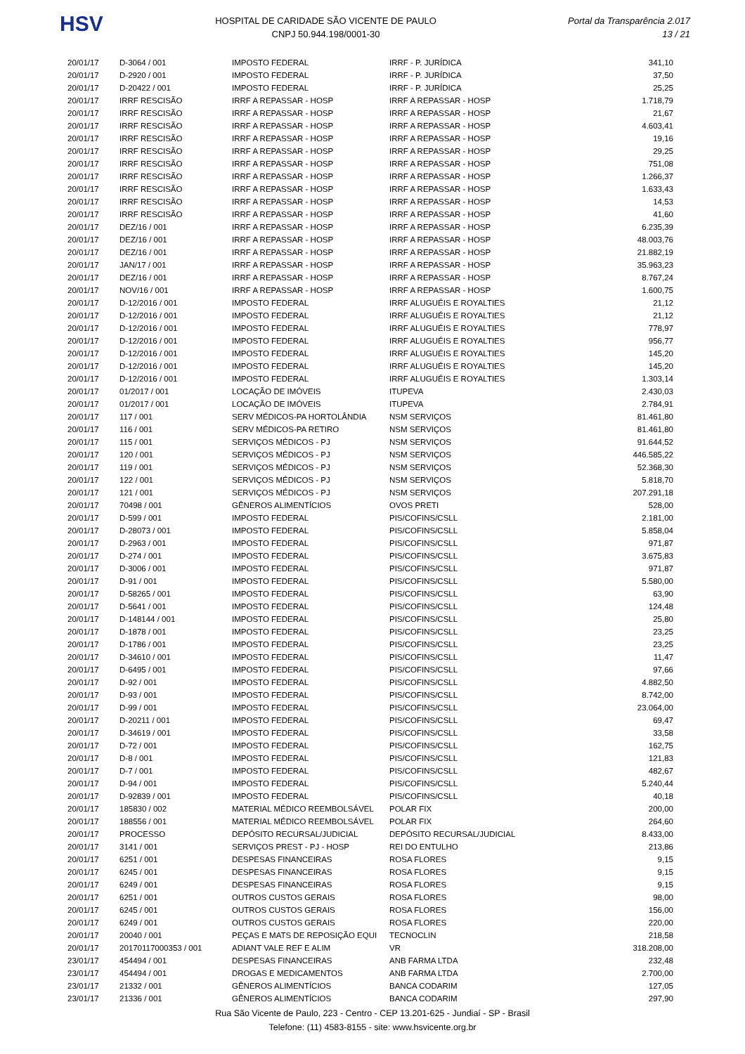HSV
HOSPITAL DE CARIDADE SÃO VICENTE DE PAULO
CNPJ 50.944.198/0001-30
Portal da Transparência 2.017
13 / 21
| 20/01/17 | D-3064 / 001 | IMPOSTO FEDERAL | IRRF - P. JURÍDICA | 341,10 |
| 20/01/17 | D-2920 / 001 | IMPOSTO FEDERAL | IRRF - P. JURÍDICA | 37,50 |
| 20/01/17 | D-20422 / 001 | IMPOSTO FEDERAL | IRRF - P. JURÍDICA | 25,25 |
| 20/01/17 | IRRF RESCISÃO | IRRF A REPASSAR - HOSP | IRRF A REPASSAR - HOSP | 1.718,79 |
| 20/01/17 | IRRF RESCISÃO | IRRF A REPASSAR - HOSP | IRRF A REPASSAR - HOSP | 21,67 |
| 20/01/17 | IRRF RESCISÃO | IRRF A REPASSAR - HOSP | IRRF A REPASSAR - HOSP | 4.603,41 |
| 20/01/17 | IRRF RESCISÃO | IRRF A REPASSAR - HOSP | IRRF A REPASSAR - HOSP | 19,16 |
| 20/01/17 | IRRF RESCISÃO | IRRF A REPASSAR - HOSP | IRRF A REPASSAR - HOSP | 29,25 |
| 20/01/17 | IRRF RESCISÃO | IRRF A REPASSAR - HOSP | IRRF A REPASSAR - HOSP | 751,08 |
| 20/01/17 | IRRF RESCISÃO | IRRF A REPASSAR - HOSP | IRRF A REPASSAR - HOSP | 1.266,37 |
| 20/01/17 | IRRF RESCISÃO | IRRF A REPASSAR - HOSP | IRRF A REPASSAR - HOSP | 1.633,43 |
| 20/01/17 | IRRF RESCISÃO | IRRF A REPASSAR - HOSP | IRRF A REPASSAR - HOSP | 14,53 |
| 20/01/17 | IRRF RESCISÃO | IRRF A REPASSAR - HOSP | IRRF A REPASSAR - HOSP | 41,60 |
| 20/01/17 | DEZ/16 / 001 | IRRF A REPASSAR - HOSP | IRRF A REPASSAR - HOSP | 6.235,39 |
| 20/01/17 | DEZ/16 / 001 | IRRF A REPASSAR - HOSP | IRRF A REPASSAR - HOSP | 48.003,76 |
| 20/01/17 | DEZ/16 / 001 | IRRF A REPASSAR - HOSP | IRRF A REPASSAR - HOSP | 21.882,19 |
| 20/01/17 | JAN/17 / 001 | IRRF A REPASSAR - HOSP | IRRF A REPASSAR - HOSP | 35.963,23 |
| 20/01/17 | DEZ/16 / 001 | IRRF A REPASSAR - HOSP | IRRF A REPASSAR - HOSP | 8.767,24 |
| 20/01/17 | NOV/16 / 001 | IRRF A REPASSAR - HOSP | IRRF A REPASSAR - HOSP | 1.600,75 |
| 20/01/17 | D-12/2016 / 001 | IMPOSTO FEDERAL | IRRF ALUGUÉIS E ROYALTIES | 21,12 |
| 20/01/17 | D-12/2016 / 001 | IMPOSTO FEDERAL | IRRF ALUGUÉIS E ROYALTIES | 21,12 |
| 20/01/17 | D-12/2016 / 001 | IMPOSTO FEDERAL | IRRF ALUGUÉIS E ROYALTIES | 778,97 |
| 20/01/17 | D-12/2016 / 001 | IMPOSTO FEDERAL | IRRF ALUGUÉIS E ROYALTIES | 956,77 |
| 20/01/17 | D-12/2016 / 001 | IMPOSTO FEDERAL | IRRF ALUGUÉIS E ROYALTIES | 145,20 |
| 20/01/17 | D-12/2016 / 001 | IMPOSTO FEDERAL | IRRF ALUGUÉIS E ROYALTIES | 145,20 |
| 20/01/17 | D-12/2016 / 001 | IMPOSTO FEDERAL | IRRF ALUGUÉIS E ROYALTIES | 1.303,14 |
| 20/01/17 | 01/2017 / 001 | LOCAÇÃO DE IMÓVEIS | ITUPEVA | 2.430,03 |
| 20/01/17 | 01/2017 / 001 | LOCAÇÃO DE IMÓVEIS | ITUPEVA | 2.784,91 |
| 20/01/17 | 117 / 001 | SERV MÉDICOS-PA HORTOLÂNDIA | NSM SERVIÇOS | 81.461,80 |
| 20/01/17 | 116 / 001 | SERV MÉDICOS-PA RETIRO | NSM SERVIÇOS | 81.461,80 |
| 20/01/17 | 115 / 001 | SERVIÇOS MÉDICOS - PJ | NSM SERVIÇOS | 91.644,52 |
| 20/01/17 | 120 / 001 | SERVIÇOS MÉDICOS - PJ | NSM SERVIÇOS | 446.585,22 |
| 20/01/17 | 119 / 001 | SERVIÇOS MÉDICOS - PJ | NSM SERVIÇOS | 52.368,30 |
| 20/01/17 | 122 / 001 | SERVIÇOS MÉDICOS - PJ | NSM SERVIÇOS | 5.818,70 |
| 20/01/17 | 121 / 001 | SERVIÇOS MÉDICOS - PJ | NSM SERVIÇOS | 207.291,18 |
| 20/01/17 | 70498 / 001 | GÊNEROS ALIMENTÍCIOS | OVOS PRETI | 528,00 |
| 20/01/17 | D-599 / 001 | IMPOSTO FEDERAL | PIS/COFINS/CSLL | 2.181,00 |
| 20/01/17 | D-28073 / 001 | IMPOSTO FEDERAL | PIS/COFINS/CSLL | 5.858,04 |
| 20/01/17 | D-2963 / 001 | IMPOSTO FEDERAL | PIS/COFINS/CSLL | 971,87 |
| 20/01/17 | D-274 / 001 | IMPOSTO FEDERAL | PIS/COFINS/CSLL | 3.675,83 |
| 20/01/17 | D-3006 / 001 | IMPOSTO FEDERAL | PIS/COFINS/CSLL | 971,87 |
| 20/01/17 | D-91 / 001 | IMPOSTO FEDERAL | PIS/COFINS/CSLL | 5.580,00 |
| 20/01/17 | D-58265 / 001 | IMPOSTO FEDERAL | PIS/COFINS/CSLL | 63,90 |
| 20/01/17 | D-5641 / 001 | IMPOSTO FEDERAL | PIS/COFINS/CSLL | 124,48 |
| 20/01/17 | D-148144 / 001 | IMPOSTO FEDERAL | PIS/COFINS/CSLL | 25,80 |
| 20/01/17 | D-1878 / 001 | IMPOSTO FEDERAL | PIS/COFINS/CSLL | 23,25 |
| 20/01/17 | D-1786 / 001 | IMPOSTO FEDERAL | PIS/COFINS/CSLL | 23,25 |
| 20/01/17 | D-34610 / 001 | IMPOSTO FEDERAL | PIS/COFINS/CSLL | 11,47 |
| 20/01/17 | D-6495 / 001 | IMPOSTO FEDERAL | PIS/COFINS/CSLL | 97,66 |
| 20/01/17 | D-92 / 001 | IMPOSTO FEDERAL | PIS/COFINS/CSLL | 4.882,50 |
| 20/01/17 | D-93 / 001 | IMPOSTO FEDERAL | PIS/COFINS/CSLL | 8.742,00 |
| 20/01/17 | D-99 / 001 | IMPOSTO FEDERAL | PIS/COFINS/CSLL | 23.064,00 |
| 20/01/17 | D-20211 / 001 | IMPOSTO FEDERAL | PIS/COFINS/CSLL | 69,47 |
| 20/01/17 | D-34619 / 001 | IMPOSTO FEDERAL | PIS/COFINS/CSLL | 33,58 |
| 20/01/17 | D-72 / 001 | IMPOSTO FEDERAL | PIS/COFINS/CSLL | 162,75 |
| 20/01/17 | D-8 / 001 | IMPOSTO FEDERAL | PIS/COFINS/CSLL | 121,83 |
| 20/01/17 | D-7 / 001 | IMPOSTO FEDERAL | PIS/COFINS/CSLL | 482,67 |
| 20/01/17 | D-94 / 001 | IMPOSTO FEDERAL | PIS/COFINS/CSLL | 5.240,44 |
| 20/01/17 | D-92839 / 001 | IMPOSTO FEDERAL | PIS/COFINS/CSLL | 40,18 |
| 20/01/17 | 185830 / 002 | MATERIAL MÉDICO REEMBOLSÁVEL | POLAR FIX | 200,00 |
| 20/01/17 | 188556 / 001 | MATERIAL MÉDICO REEMBOLSÁVEL | POLAR FIX | 264,60 |
| 20/01/17 | PROCESSO | DEPÓSITO RECURSAL/JUDICIAL | DEPÓSITO RECURSAL/JUDICIAL | 8.433,00 |
| 20/01/17 | 3141 / 001 | SERVIÇOS PREST - PJ - HOSP | REI DO ENTULHO | 213,86 |
| 20/01/17 | 6251 / 001 | DESPESAS FINANCEIRAS | ROSA FLORES | 9,15 |
| 20/01/17 | 6245 / 001 | DESPESAS FINANCEIRAS | ROSA FLORES | 9,15 |
| 20/01/17 | 6249 / 001 | DESPESAS FINANCEIRAS | ROSA FLORES | 9,15 |
| 20/01/17 | 6251 / 001 | OUTROS CUSTOS GERAIS | ROSA FLORES | 98,00 |
| 20/01/17 | 6245 / 001 | OUTROS CUSTOS GERAIS | ROSA FLORES | 156,00 |
| 20/01/17 | 6249 / 001 | OUTROS CUSTOS GERAIS | ROSA FLORES | 220,00 |
| 20/01/17 | 20040 / 001 | PEÇAS E MATS DE REPOSIÇÃO EQUI | TECNOCLIN | 218,58 |
| 20/01/17 | 20170117000353 / 001 | ADIANT VALE REF E ALIM | VR | 318.208,00 |
| 23/01/17 | 454494 / 001 | DESPESAS FINANCEIRAS | ANB FARMA LTDA | 232,48 |
| 23/01/17 | 454494 / 001 | DROGAS E MEDICAMENTOS | ANB FARMA LTDA | 2.700,00 |
| 23/01/17 | 21332 / 001 | GÊNEROS ALIMENTÍCIOS | BANCA CODARIM | 127,05 |
| 23/01/17 | 21336 / 001 | GÊNEROS ALIMENTÍCIOS | BANCA CODARIM | 297,90 |
Rua São Vicente de Paulo, 223 - Centro - CEP 13.201-625 - Jundiaí - SP - Brasil
Telefone: (11) 4583-8155 - site: www.hsvicente.org.br